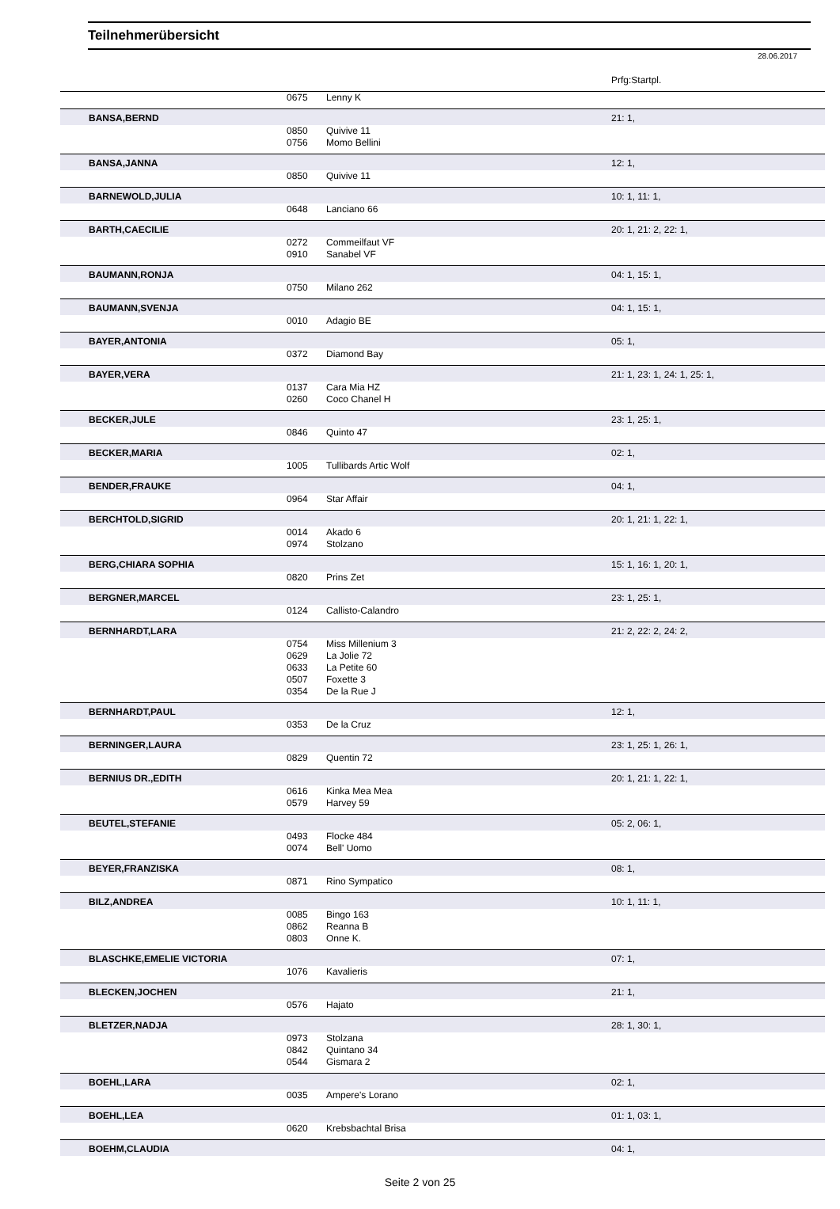Teilnehmerübersicht
28.06.2017
| | | | | Prfg:Startpl. |
| | | 0675 | Lenny K | |
| | BANSA,BERND | | | 21: 1, |
| | | 0850 | Quivive 11 | |
| | | 0756 | Momo Bellini | |
| | BANSA,JANNA | | | 12: 1, |
| | | 0850 | Quivive 11 | |
| | BARNEWOLD,JULIA | | | 10: 1, 11: 1, |
| | | 0648 | Lanciano 66 | |
| | BARTH,CAECILIE | | | 20: 1, 21: 2, 22: 1, |
| | | 0272 | Commeilfaut VF | |
| | | 0910 | Sanabel VF | |
| | BAUMANN,RONJA | | | 04: 1, 15: 1, |
| | | 0750 | Milano 262 | |
| | BAUMANN,SVENJA | | | 04: 1, 15: 1, |
| | | 0010 | Adagio BE | |
| | BAYER,ANTONIA | | | 05: 1, |
| | | 0372 | Diamond Bay | |
| | BAYER,VERA | | | 21: 1, 23: 1, 24: 1, 25: 1, |
| | | 0137 | Cara Mia HZ | |
| | | 0260 | Coco Chanel H | |
| | BECKER,JULE | | | 23: 1, 25: 1, |
| | | 0846 | Quinto 47 | |
| | BECKER,MARIA | | | 02: 1, |
| | | 1005 | Tullibards Artic Wolf | |
| | BENDER,FRAUKE | | | 04: 1, |
| | | 0964 | Star Affair | |
| | BERCHTOLD,SIGRID | | | 20: 1, 21: 1, 22: 1, |
| | | 0014 | Akado 6 | |
| | | 0974 | Stolzano | |
| | BERG,CHIARA SOPHIA | | | 15: 1, 16: 1, 20: 1, |
| | | 0820 | Prins Zet | |
| | BERGNER,MARCEL | | | 23: 1, 25: 1, |
| | | 0124 | Callisto-Calandro | |
| | BERNHARDT,LARA | | | 21: 2, 22: 2, 24: 2, |
| | | 0754 | Miss Millenium 3 | |
| | | 0629 | La Jolie 72 | |
| | | 0633 | La Petite 60 | |
| | | 0507 | Foxette 3 | |
| | | 0354 | De la Rue J | |
| | BERNHARDT,PAUL | | | 12: 1, |
| | | 0353 | De la Cruz | |
| | BERNINGER,LAURA | | | 23: 1, 25: 1, 26: 1, |
| | | 0829 | Quentin 72 | |
| | BERNIUS DR.,EDITH | | | 20: 1, 21: 1, 22: 1, |
| | | 0616 | Kinka Mea Mea | |
| | | 0579 | Harvey 59 | |
| | BEUTEL,STEFANIE | | | 05: 2, 06: 1, |
| | | 0493 | Flocke 484 | |
| | | 0074 | Bell' Uomo | |
| | BEYER,FRANZISKA | | | 08: 1, |
| | | 0871 | Rino Sympatico | |
| | BILZ,ANDREA | | | 10: 1, 11: 1, |
| | | 0085 | Bingo 163 | |
| | | 0862 | Reanna B | |
| | | 0803 | Onne K. | |
| | BLASCHKE,EMELIE VICTORIA | | | 07: 1, |
| | | 1076 | Kavalieris | |
| | BLECKEN,JOCHEN | | | 21: 1, |
| | | 0576 | Hajato | |
| | BLETZER,NADJA | | | 28: 1, 30: 1, |
| | | 0973 | Stolzana | |
| | | 0842 | Quintano 34 | |
| | | 0544 | Gismara 2 | |
| | BOEHL,LARA | | | 02: 1, |
| | | 0035 | Ampere's Lorano | |
| | BOEHL,LEA | | | 01: 1, 03: 1, |
| | | 0620 | Krebsbachtal Brisa | |
| | BOEHM,CLAUDIA | | | 04: 1, |
Seite 2 von 25